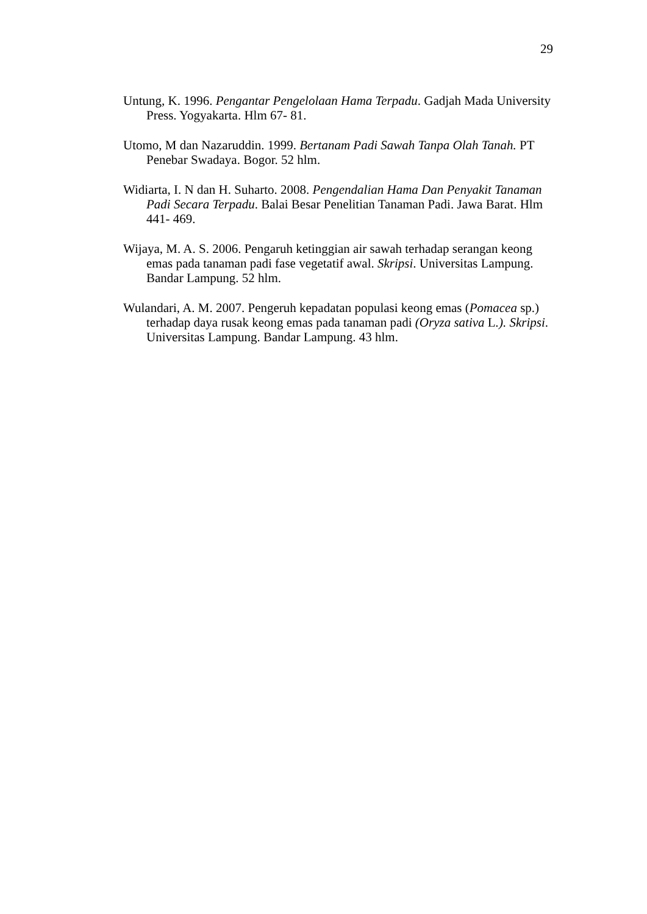29
Untung, K. 1996. Pengantar Pengelolaan Hama Terpadu. Gadjah Mada University Press. Yogyakarta. Hlm 67- 81.
Utomo, M dan Nazaruddin. 1999. Bertanam Padi Sawah Tanpa Olah Tanah. PT Penebar Swadaya. Bogor. 52 hlm.
Widiarta, I. N dan H. Suharto. 2008. Pengendalian Hama Dan Penyakit Tanaman Padi Secara Terpadu. Balai Besar Penelitian Tanaman Padi. Jawa Barat. Hlm 441- 469.
Wijaya, M. A. S. 2006. Pengaruh ketinggian air sawah terhadap serangan keong emas pada tanaman padi fase vegetatif awal. Skripsi. Universitas Lampung. Bandar Lampung. 52 hlm.
Wulandari, A. M. 2007. Pengeruh kepadatan populasi keong emas (Pomacea sp.) terhadap daya rusak keong emas pada tanaman padi (Oryza sativa L.). Skripsi. Universitas Lampung. Bandar Lampung. 43 hlm.